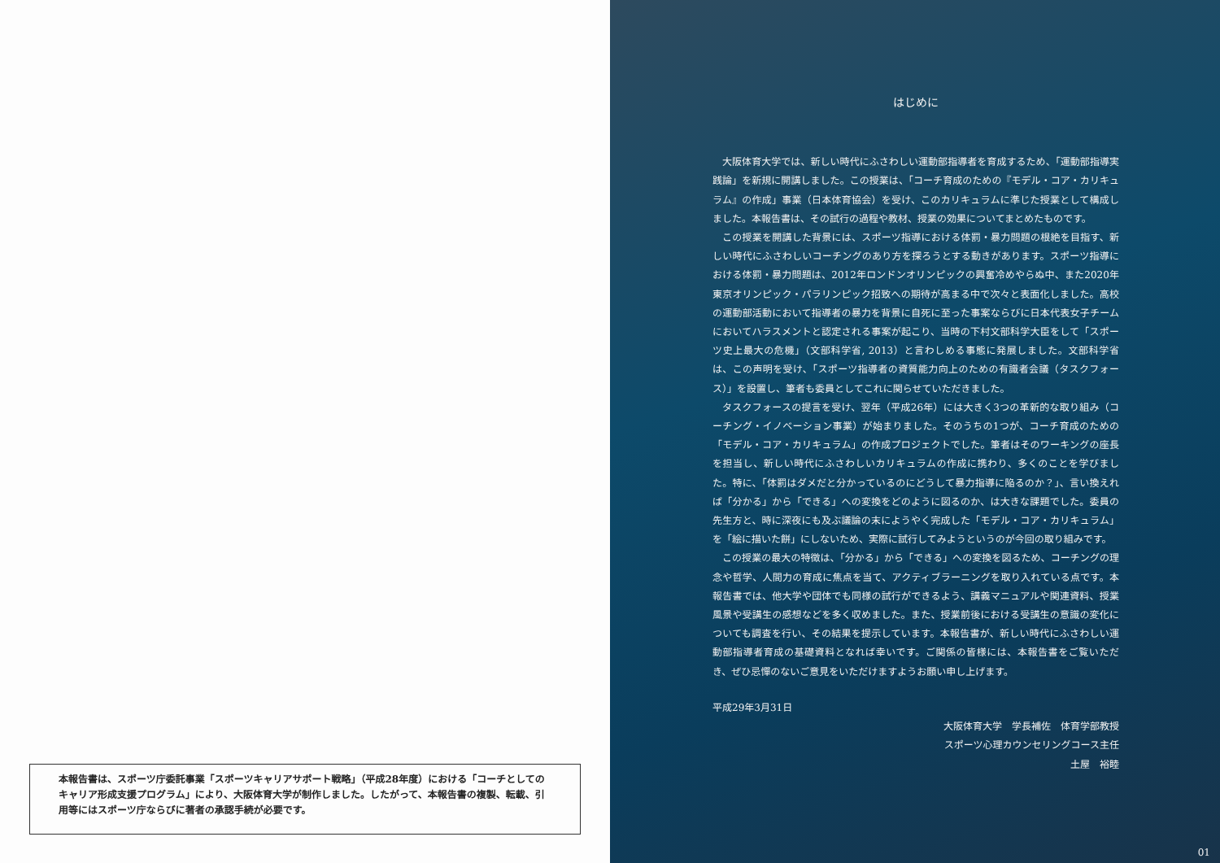本報告書は、スポーツ庁委託事業「スポーツキャリアサポート戦略」（平成28年度）における「コーチとしてのキャリア形成支援プログラム」により、大阪体育大学が制作しました。したがって、本報告書の複製、転載、引用等にはスポーツ庁ならびに著者の承認手続が必要です。
はじめに
大阪体育大学では、新しい時代にふさわしい運動部指導者を育成するため、「運動部指導実践論」を新規に開講しました。この授業は、「コーチ育成のための『モデル・コア・カリキュラム』の作成」事業（日本体育協会）を受け、このカリキュラムに準じた授業として構成しました。本報告書は、その試行の過程や教材、授業の効果についてまとめたものです。
この授業を開講した背景には、スポーツ指導における体罰・暴力問題の根絶を目指す、新しい時代にふさわしいコーチングのあり方を探ろうとする動きがあります。スポーツ指導における体罰・暴力問題は、2012年ロンドンオリンピックの興奮冷めやらぬ中、また2020年東京オリンピック・パラリンピック招致への期待が高まる中で次々と表面化しました。高校の運動部活動において指導者の暴力を背景に自死に至った事案ならびに日本代表女子チームにおいてハラスメントと認定される事案が起こり、当時の下村文部科学大臣をして「スポーツ史上最大の危機」（文部科学省, 2013）と言わしめる事態に発展しました。文部科学省は、この声明を受け、「スポーツ指導者の資質能力向上のための有識者会議（タスクフォース）」を設置し、筆者も委員としてこれに関らせていただきました。
タスクフォースの提言を受け、翌年（平成26年）には大きく3つの革新的な取り組み（コーチング・イノベーション事業）が始まりました。そのうちの1つが、コーチ育成のための「モデル・コア・カリキュラム」の作成プロジェクトでした。筆者はそのワーキングの座長を担当し、新しい時代にふさわしいカリキュラムの作成に携わり、多くのことを学びました。特に、「体罰はダメだと分かっているのにどうして暴力指導に陥るのか？」、言い換えれば「分かる」から「できる」への変換をどのように図るのか、は大きな課題でした。委員の先生方と、時に深夜にも及ぶ議論の末にようやく完成した「モデル・コア・カリキュラム」を「絵に描いた餅」にしないため、実際に試行してみようというのが今回の取り組みです。
この授業の最大の特徴は、「分かる」から「できる」への変換を図るため、コーチングの理念や哲学、人間力の育成に焦点を当て、アクティブラーニングを取り入れている点です。本報告書では、他大学や団体でも同様の試行ができるよう、講義マニュアルや関連資料、授業風景や受講生の感想などを多く収めました。また、授業前後における受講生の意識の変化についても調査を行い、その結果を提示しています。本報告書が、新しい時代にふさわしい運動部指導者育成の基礎資料となれば幸いです。ご関係の皆様には、本報告書をご覧いただき、ぜひ忌憚のないご意見をいただけますようお願い申し上げます。
平成29年3月31日
大阪体育大学　学長補佐　体育学部教授
スポーツ心理カウンセリングコース主任
土屋　裕睦
01